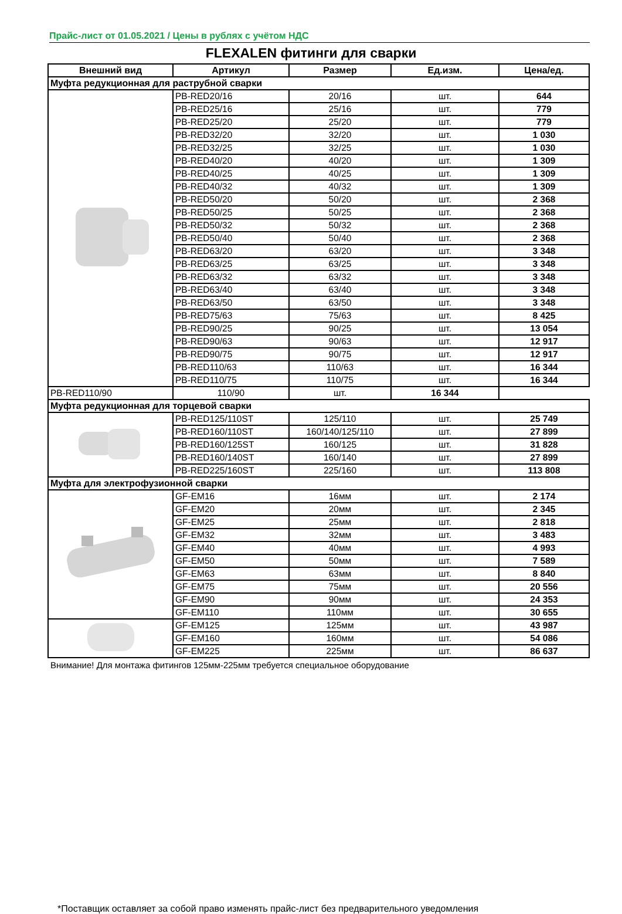Прайс-лист от 01.05.2021 / Цены в рублях с учётом НДС
FLEXALEN фитинги для сварки
| Внешний вид | Артикул | Размер | Ед.изм. | Цена/ед. |
| --- | --- | --- | --- | --- |
| Муфта редукционная для раструбной сварки | | | | |
| | PB-RED20/16 | 20/16 | шт. | 644 |
| | PB-RED25/16 | 25/16 | шт. | 779 |
| | PB-RED25/20 | 25/20 | шт. | 779 |
| | PB-RED32/20 | 32/20 | шт. | 1 030 |
| | PB-RED32/25 | 32/25 | шт. | 1 030 |
| | PB-RED40/20 | 40/20 | шт. | 1 309 |
| | PB-RED40/25 | 40/25 | шт. | 1 309 |
| | PB-RED40/32 | 40/32 | шт. | 1 309 |
| | PB-RED50/20 | 50/20 | шт. | 2 368 |
| | PB-RED50/25 | 50/25 | шт. | 2 368 |
| | PB-RED50/32 | 50/32 | шт. | 2 368 |
| | PB-RED50/40 | 50/40 | шт. | 2 368 |
| | PB-RED63/20 | 63/20 | шт. | 3 348 |
| | PB-RED63/25 | 63/25 | шт. | 3 348 |
| | PB-RED63/32 | 63/32 | шт. | 3 348 |
| | PB-RED63/40 | 63/40 | шт. | 3 348 |
| | PB-RED63/50 | 63/50 | шт. | 3 348 |
| | PB-RED75/63 | 75/63 | шт. | 8 425 |
| | PB-RED90/25 | 90/25 | шт. | 13 054 |
| | PB-RED90/63 | 90/63 | шт. | 12 917 |
| | PB-RED90/75 | 90/75 | шт. | 12 917 |
| | PB-RED110/63 | 110/63 | шт. | 16 344 |
| | PB-RED110/75 | 110/75 | шт. | 16 344 |
| PB-RED110/90 | 110/90 | шт. | 16 344 | |
| Муфта редукционная для торцевой сварки | | | | |
| | PB-RED125/110ST | 125/110 | шт. | 25 749 |
| | PB-RED160/110ST | 160/140/125/110 | шт. | 27 899 |
| | PB-RED160/125ST | 160/125 | шт. | 31 828 |
| | PB-RED160/140ST | 160/140 | шт. | 27 899 |
| | PB-RED225/160ST | 225/160 | шт. | 113 808 |
| Муфта для электрофузионной сварки | | | | |
| | GF-EM16 | 16мм | шт. | 2 174 |
| | GF-EM20 | 20мм | шт. | 2 345 |
| | GF-EM25 | 25мм | шт. | 2 818 |
| | GF-EM32 | 32мм | шт. | 3 483 |
| | GF-EM40 | 40мм | шт. | 4 993 |
| | GF-EM50 | 50мм | шт. | 7 589 |
| | GF-EM63 | 63мм | шт. | 8 840 |
| | GF-EM75 | 75мм | шт. | 20 556 |
| | GF-EM90 | 90мм | шт. | 24 353 |
| | GF-EM110 | 110мм | шт. | 30 655 |
| | GF-EM125 | 125мм | шт. | 43 987 |
| | GF-EM160 | 160мм | шт. | 54 086 |
| | GF-EM225 | 225мм | шт. | 86 637 |
Внимание! Для монтажа фитингов 125мм-225мм требуется специальное оборудование
*Поставщик оставляет за собой право изменять прайс-лист без предварительного уведомления